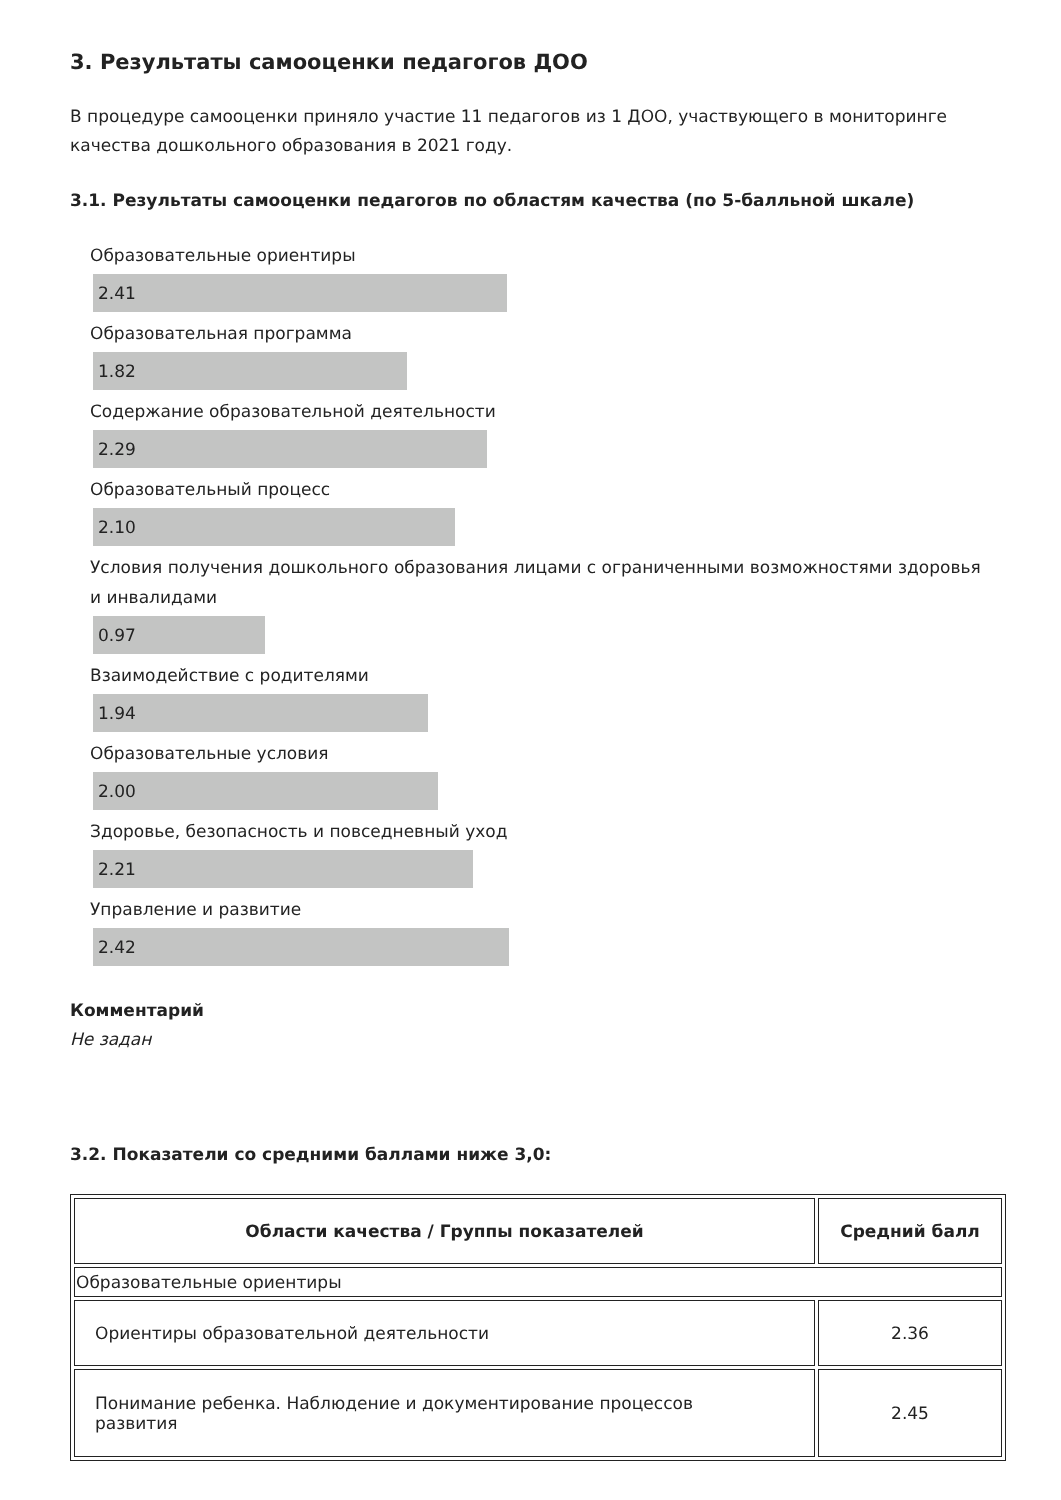3. Результаты самооценки педагогов ДОО
В процедуре самооценки приняло участие 11 педагогов из 1 ДОО, участвующего в мониторинге качества дошкольного образования в 2021 году.
3.1. Результаты самооценки педагогов по областям качества (по 5-балльной шкале)
Образовательные ориентиры
2.41
Образовательная программа
1.82
Содержание образовательной деятельности
2.29
Образовательный процесс
2.10
Условия получения дошкольного образования лицами с ограниченными возможностями здоровья и инвалидами
0.97
Взаимодействие с родителями
1.94
Образовательные условия
2.00
Здоровье, безопасность и повседневный уход
2.21
Управление и развитие
2.42
Комментарий
Не задан
3.2. Показатели со средними баллами ниже 3,0:
| Области качества / Группы показателей | Средний балл |
| --- | --- |
| Образовательные ориентиры | |
| Ориентиры образовательной деятельности | 2.36 |
| Понимание ребенка. Наблюдение и документирование процессов развития | 2.45 |